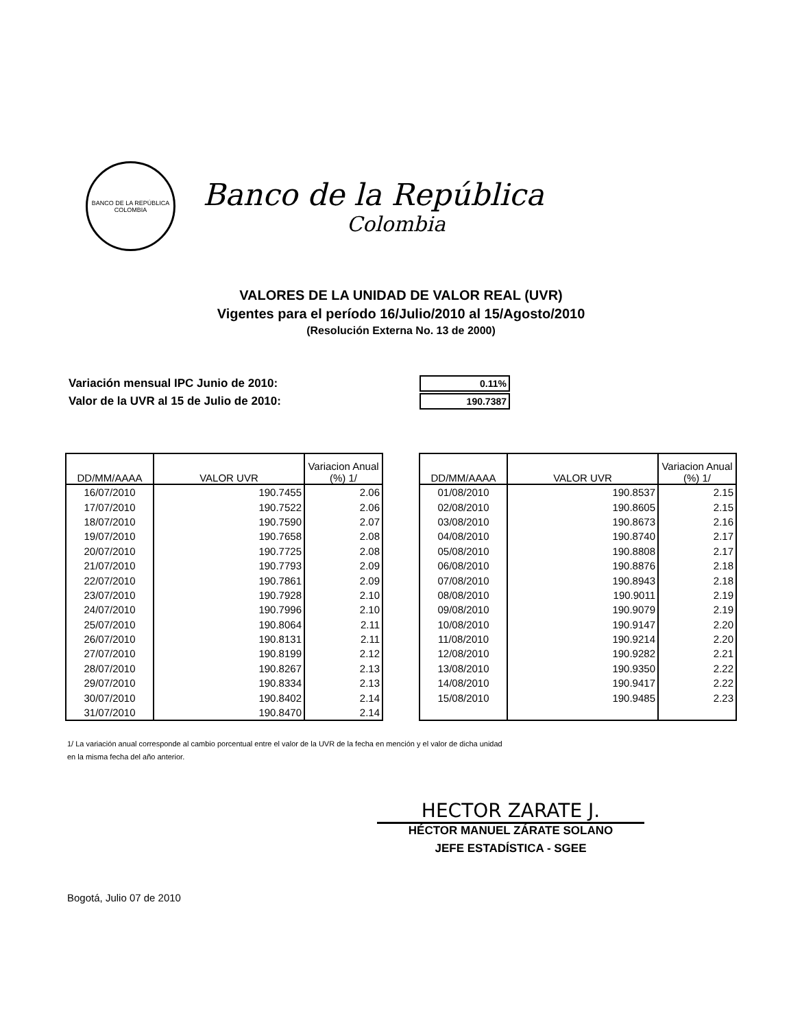BANCO DE LA REPÚBLICA
COLOMBIA
Banco de la República
Colombia
VALORES DE LA UNIDAD DE VALOR REAL (UVR)
Vigentes para el período 16/Julio/2010 al 15/Agosto/2010
(Resolución Externa No. 13 de 2000)
| Variación mensual IPC Junio de 2010: | 0.11% |
| Valor de la UVR al 15 de Julio de 2010: | 190.7387 |
| DD/MM/AAAA | VALOR UVR | Variacion Anual (%) 1/ |
| --- | --- | --- |
| 16/07/2010 | 190.7455 | 2.06 |
| 17/07/2010 | 190.7522 | 2.06 |
| 18/07/2010 | 190.7590 | 2.07 |
| 19/07/2010 | 190.7658 | 2.08 |
| 20/07/2010 | 190.7725 | 2.08 |
| 21/07/2010 | 190.7793 | 2.09 |
| 22/07/2010 | 190.7861 | 2.09 |
| 23/07/2010 | 190.7928 | 2.10 |
| 24/07/2010 | 190.7996 | 2.10 |
| 25/07/2010 | 190.8064 | 2.11 |
| 26/07/2010 | 190.8131 | 2.11 |
| 27/07/2010 | 190.8199 | 2.12 |
| 28/07/2010 | 190.8267 | 2.13 |
| 29/07/2010 | 190.8334 | 2.13 |
| 30/07/2010 | 190.8402 | 2.14 |
| 31/07/2010 | 190.8470 | 2.14 |
| DD/MM/AAAA | VALOR UVR | Variacion Anual (%) 1/ |
| --- | --- | --- |
| 01/08/2010 | 190.8537 | 2.15 |
| 02/08/2010 | 190.8605 | 2.15 |
| 03/08/2010 | 190.8673 | 2.16 |
| 04/08/2010 | 190.8740 | 2.17 |
| 05/08/2010 | 190.8808 | 2.17 |
| 06/08/2010 | 190.8876 | 2.18 |
| 07/08/2010 | 190.8943 | 2.18 |
| 08/08/2010 | 190.9011 | 2.19 |
| 09/08/2010 | 190.9079 | 2.19 |
| 10/08/2010 | 190.9147 | 2.20 |
| 11/08/2010 | 190.9214 | 2.20 |
| 12/08/2010 | 190.9282 | 2.21 |
| 13/08/2010 | 190.9350 | 2.22 |
| 14/08/2010 | 190.9417 | 2.22 |
| 15/08/2010 | 190.9485 | 2.23 |
1/ La variación anual corresponde al cambio porcentual entre el valor de la UVR de la fecha en mención y el valor de dicha unidad
en la misma fecha del año anterior.
HECTOR ZARATE J.
HÉCTOR MANUEL ZÁRATE SOLANO
JEFE ESTADÍSTICA - SGEE
Bogotá, Julio 07 de 2010